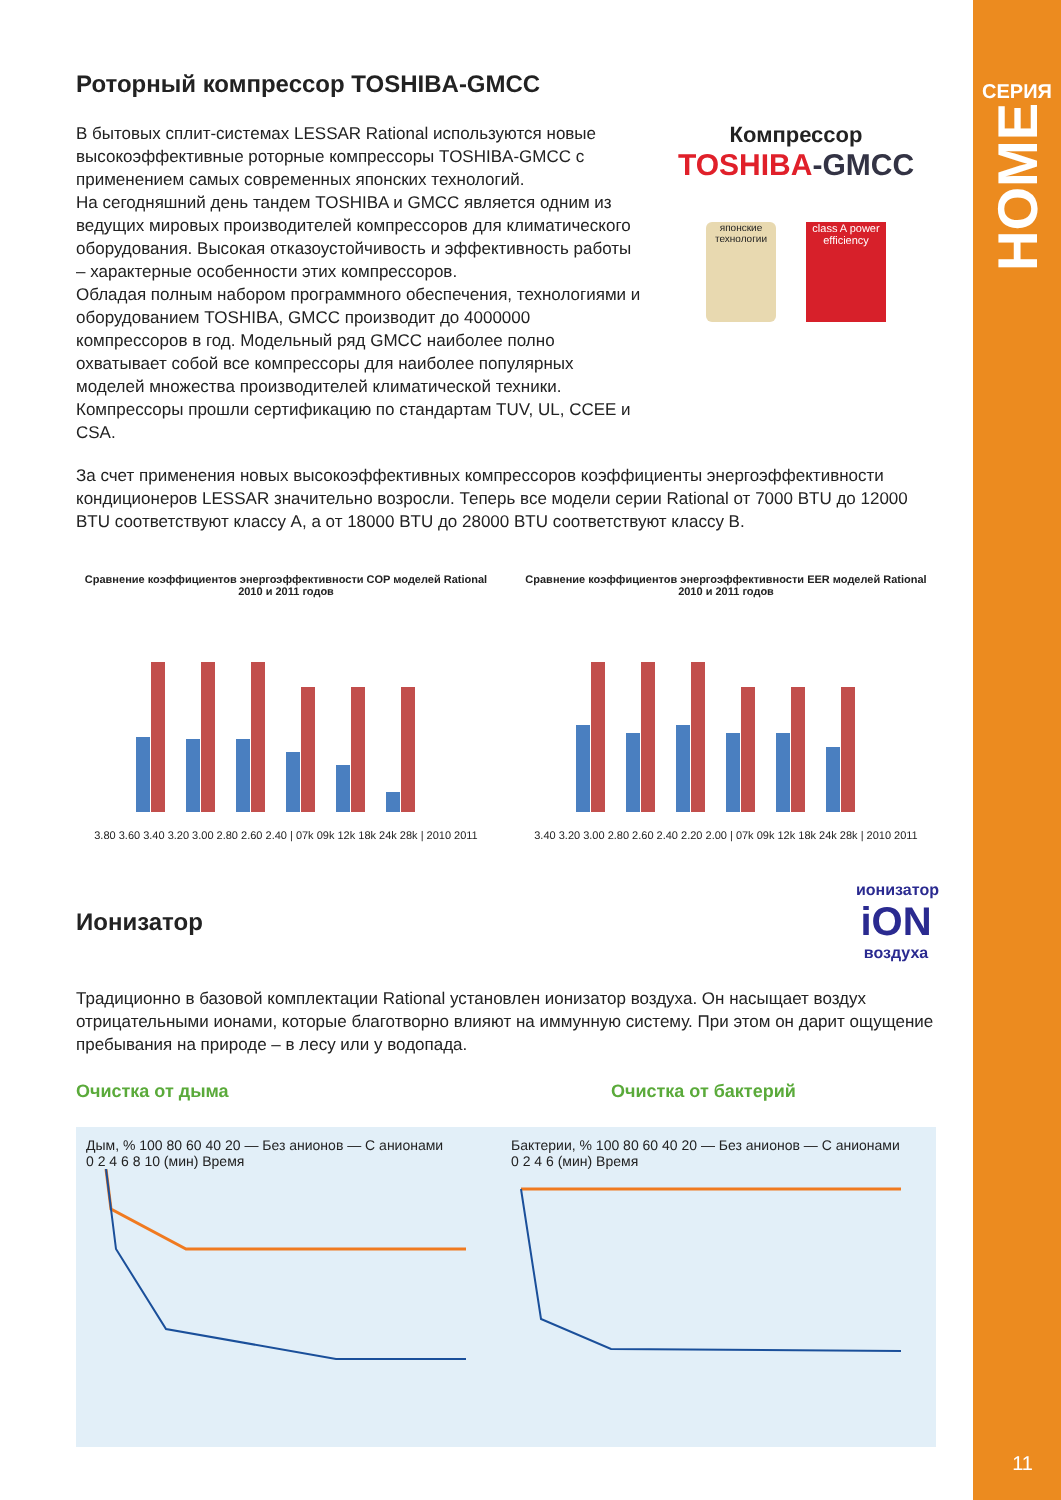СЕРИЯ
HOME
11
Роторный компрессор TOSHIBA-GMCC
В бытовых сплит-системах LESSAR Rational используются новые высокоэффективные роторные компрессоры TOSHIBA-GMCC с применением самых современных японских технологий.
На сегодняшний день тандем TOSHIBA и GMCC является одним из ведущих мировых производителей компрессоров для климатического оборудования. Высокая отказоустойчивость и эффективность работы – характерные особенности этих компрессоров.
Обладая полным набором программного обеспечения, технологиями и оборудованием TOSHIBA, GMCC производит до 4000000 компрессоров в год. Модельный ряд GMCC наиболее полно охватывает собой все компрессоры для наиболее популярных моделей множества производителей климатической техники. Компрессоры прошли сертификацию по стандартам TUV, UL, CCEE и CSA.
Компрессор
TOSHIBA-GMCC
японские технологии
class A power efficiency
За счет применения новых высокоэффективных компрессоров коэффициенты энергоэффективности кондиционеров LESSAR значительно возросли. Теперь все модели серии Rational от 7000 BTU до 12000 BTU соответствуют классу A, а от 18000 BTU до 28000 BTU соответствуют классу B.
Сравнение коэффициентов энергоэффективности COP моделей Rational 2010 и 2011 годов
3.80 3.60 3.40 3.20 3.00 2.80 2.60 2.40 | 07k 09k 12k 18k 24k 28k | 2010 2011
Сравнение коэффициентов энергоэффективности EER моделей Rational 2010 и 2011 годов
3.40 3.20 3.00 2.80 2.60 2.40 2.20 2.00 | 07k 09k 12k 18k 24k 28k | 2010 2011
Ионизатор
ионизатор
iON
воздуха
Традиционно в базовой комплектации Rational установлен ионизатор воздуха. Он насыщает воздух отрицательными ионами, которые благотворно влияют на иммунную систему. При этом он дарит ощущение пребывания на природе – в лесу или у водопада.
Очистка от дыма Очистка от бактерий
Дым, % 100 80 60 40 20 — Без анионов — С анионами
0 2 4 6 8 10 (мин) Время
Бактерии, % 100 80 60 40 20 — Без анионов — С анионами
0 2 4 6 (мин) Время